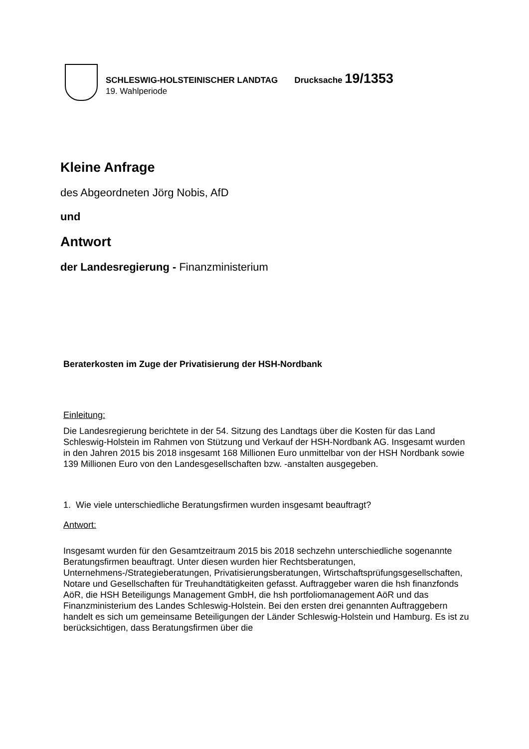SCHLESWIG-HOLSTEINISCHER LANDTAG Drucksache 19/1353
19. Wahlperiode
Kleine Anfrage
des Abgeordneten Jörg Nobis, AfD
und
Antwort
der Landesregierung - Finanzministerium
Beraterkosten im Zuge der Privatisierung der HSH-Nordbank
Einleitung:
Die Landesregierung berichtete in der 54. Sitzung des Landtags über die Kosten für das Land Schleswig-Holstein im Rahmen von Stützung und Verkauf der HSH-Nordbank AG. Insgesamt wurden in den Jahren 2015 bis 2018 insgesamt 168 Millionen Euro unmittelbar von der HSH Nordbank sowie 139 Millionen Euro von den Landesgesellschaften bzw. -anstalten ausgegeben.
1. Wie viele unterschiedliche Beratungsfirmen wurden insgesamt beauftragt?
Antwort:
Insgesamt wurden für den Gesamtzeitraum 2015 bis 2018 sechzehn unterschiedliche sogenannte Beratungsfirmen beauftragt. Unter diesen wurden hier Rechtsberatungen, Unternehmens-/Strategieberatungen, Privatisierungsberatungen, Wirtschaftsprüfungsgesellschaften, Notare und Gesellschaften für Treuhandtätigkeiten gefasst. Auftraggeber waren die hsh finanzfonds AöR, die HSH Beteiligungs Management GmbH, die hsh portfoliomanagement AöR und das Finanzministerium des Landes Schleswig-Holstein. Bei den ersten drei genannten Auftraggebern handelt es sich um gemeinsame Beteiligungen der Länder Schleswig-Holstein und Hamburg. Es ist zu berücksichtigen, dass Beratungsfirmen über die